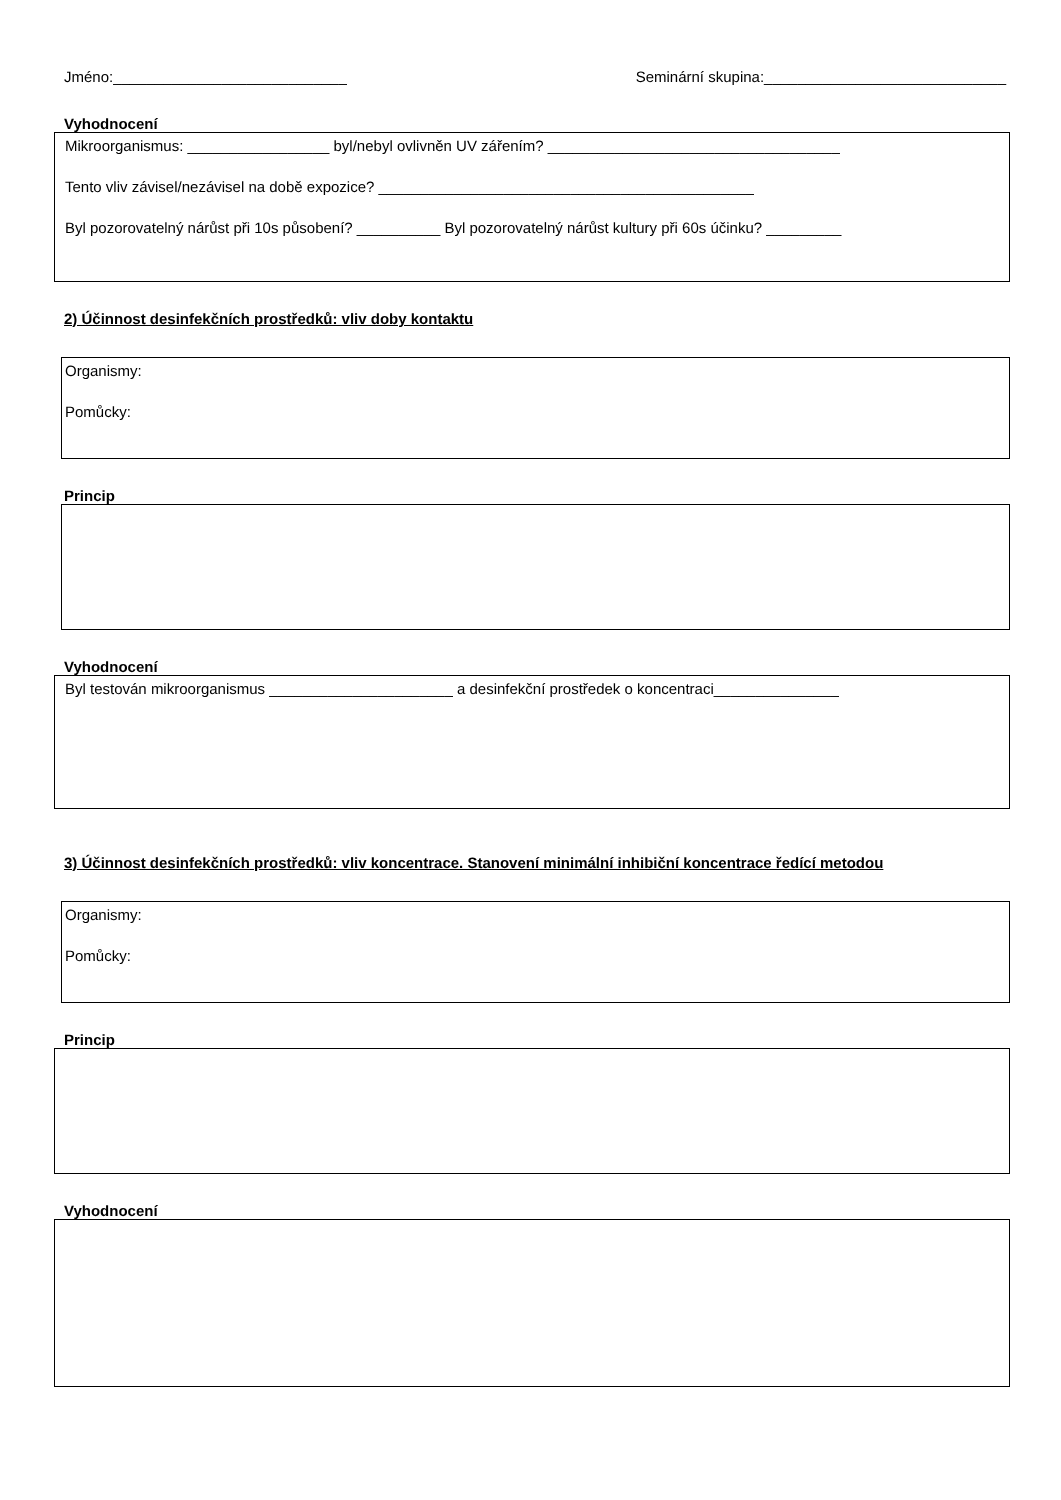Jméno:____________________________ Seminární skupina:_____________________________
Vyhodnocení
Mikroorganismus: _________________ byl/nebyl ovlivněn UV zářením? ___________________________________
Tento vliv závisel/nezávisel na době expozice? _____________________________________________
Byl pozorovatelný nárůst při 10s působení? __________ Byl pozorovatelný nárůst kultury při 60s účinku? _________
2) Účinnost desinfekčních prostředků: vliv doby kontaktu
Organismy:
Pomůcky:
Princip
Vyhodnocení
Byl testován mikroorganismus ______________________ a desinfekční prostředek o koncentraci_______________
3) Účinnost desinfekčních prostředků: vliv koncentrace. Stanovení minimální inhibiční koncentrace ředící metodou
Organismy:
Pomůcky:
Princip
Vyhodnocení